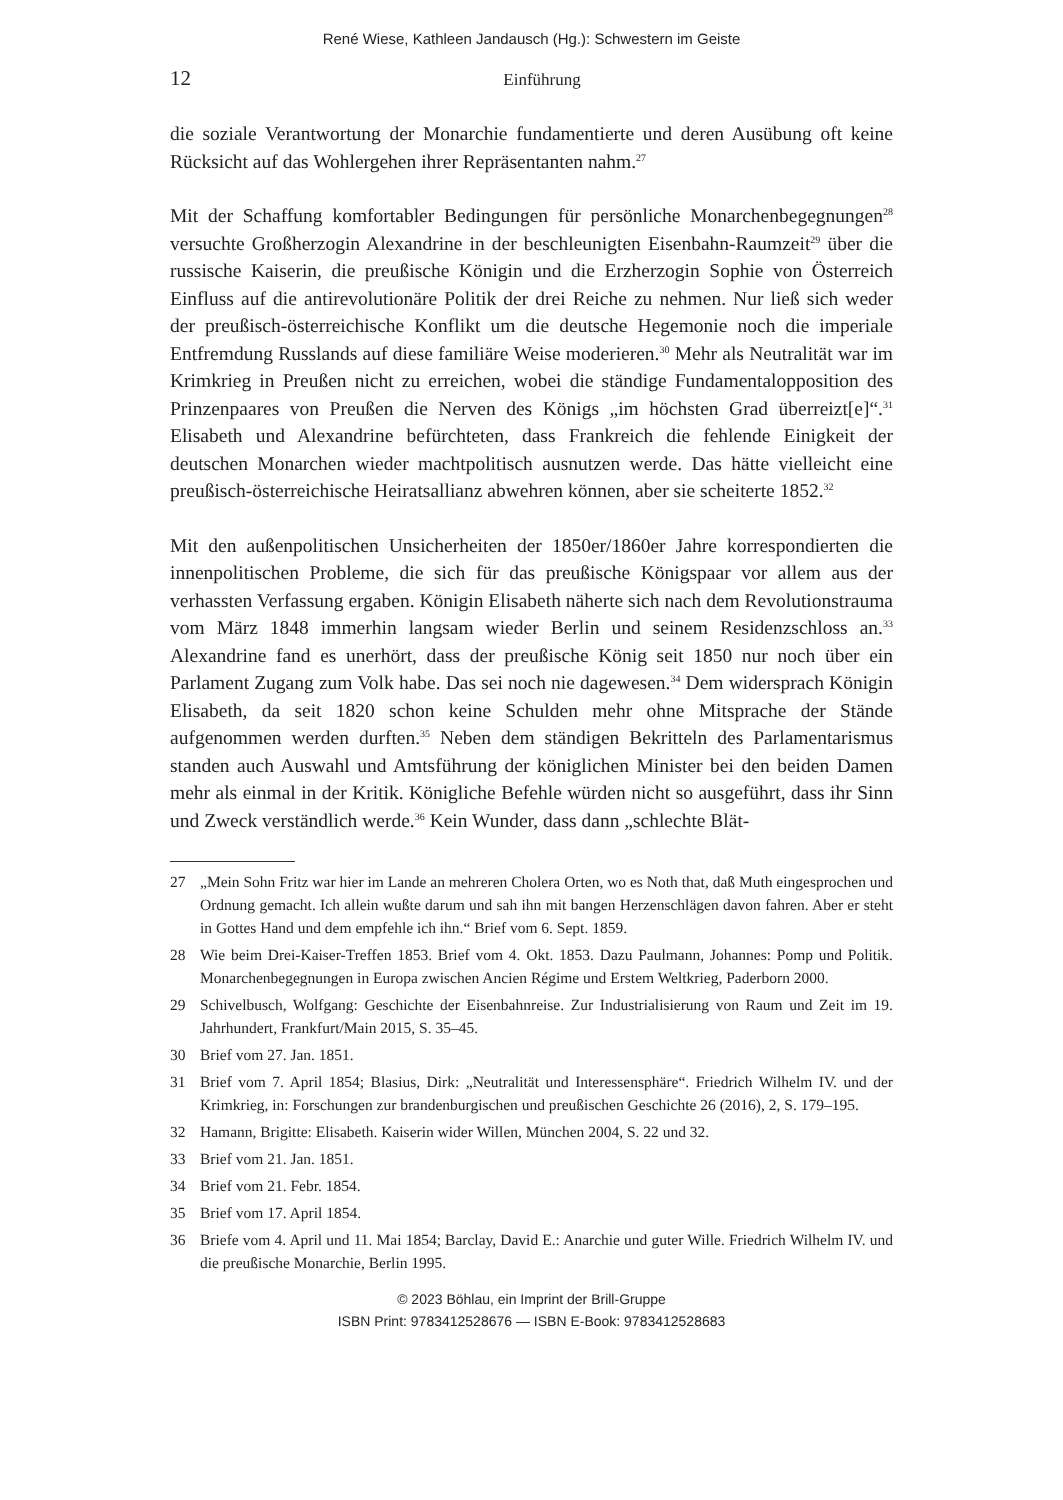René Wiese, Kathleen Jandausch (Hg.): Schwestern im Geiste
12
Einführung
die soziale Verantwortung der Monarchie fundamentierte und deren Ausübung oft keine Rücksicht auf das Wohlergehen ihrer Repräsentanten nahm.<sup>27</sup>
Mit der Schaffung komfortabler Bedingungen für persönliche Monarchenbegegnungen<sup>28</sup> versuchte Großherzogin Alexandrine in der beschleunigten Eisenbahn-Raumzeit<sup>29</sup> über die russische Kaiserin, die preußische Königin und die Erzherzogin Sophie von Österreich Einfluss auf die antirevolutionäre Politik der drei Reiche zu nehmen. Nur ließ sich weder der preußisch-österreichische Konflikt um die deutsche Hegemonie noch die imperiale Entfremdung Russlands auf diese familiäre Weise moderieren.<sup>30</sup> Mehr als Neutralität war im Krimkrieg in Preußen nicht zu erreichen, wobei die ständige Fundamentalopposition des Prinzenpaares von Preußen die Nerven des Königs „im höchsten Grad überreizt[e]“.<sup>31</sup> Elisabeth und Alexandrine befürchteten, dass Frankreich die fehlende Einigkeit der deutschen Monarchen wieder machtpolitisch ausnutzen werde. Das hätte vielleicht eine preußisch-österreichische Heiratsallianz abwehren können, aber sie scheiterte 1852.<sup>32</sup>
Mit den außenpolitischen Unsicherheiten der 1850er/1860er Jahre korrespondierten die innenpolitischen Probleme, die sich für das preußische Königspaar vor allem aus der verhassten Verfassung ergaben. Königin Elisabeth näherte sich nach dem Revolutionstrauma vom März 1848 immerhin langsam wieder Berlin und seinem Residenzschloss an.<sup>33</sup> Alexandrine fand es unerhört, dass der preußische König seit 1850 nur noch über ein Parlament Zugang zum Volk habe. Das sei noch nie dagewesen.<sup>34</sup> Dem widersprach Königin Elisabeth, da seit 1820 schon keine Schulden mehr ohne Mitsprache der Stände aufgenommen werden durften.<sup>35</sup> Neben dem ständigen Bekritteln des Parlamentarismus standen auch Auswahl und Amtsführung der königlichen Minister bei den beiden Damen mehr als einmal in der Kritik. Königliche Befehle würden nicht so ausgeführt, dass ihr Sinn und Zweck verständlich werde.<sup>36</sup> Kein Wunder, dass dann „schlechte Blät-
27 „Mein Sohn Fritz war hier im Lande an mehreren Cholera Orten, wo es Noth that, daß Muth eingesprochen und Ordnung gemacht. Ich allein wußte darum und sah ihn mit bangen Herzenschlägen davon fahren. Aber er steht in Gottes Hand und dem empfehle ich ihn.“ Brief vom 6. Sept. 1859.
28 Wie beim Drei-Kaiser-Treffen 1853. Brief vom 4. Okt. 1853. Dazu Paulmann, Johannes: Pomp und Politik. Monarchenbegegnungen in Europa zwischen Ancien Régime und Erstem Weltkrieg, Paderborn 2000.
29 Schivelbusch, Wolfgang: Geschichte der Eisenbahnreise. Zur Industrialisierung von Raum und Zeit im 19. Jahrhundert, Frankfurt/Main 2015, S. 35–45.
30 Brief vom 27. Jan. 1851.
31 Brief vom 7. April 1854; Blasius, Dirk: „Neutralität und Interessensphäre“. Friedrich Wilhelm IV. und der Krimkrieg, in: Forschungen zur brandenburgischen und preußischen Geschichte 26 (2016), 2, S. 179–195.
32 Hamann, Brigitte: Elisabeth. Kaiserin wider Willen, München 2004, S. 22 und 32.
33 Brief vom 21. Jan. 1851.
34 Brief vom 21. Febr. 1854.
35 Brief vom 17. April 1854.
36 Briefe vom 4. April und 11. Mai 1854; Barclay, David E.: Anarchie und guter Wille. Friedrich Wilhelm IV. und die preußische Monarchie, Berlin 1995.
© 2023 Böhlau, ein Imprint der Brill-Gruppe
ISBN Print: 9783412528676 — ISBN E-Book: 9783412528683